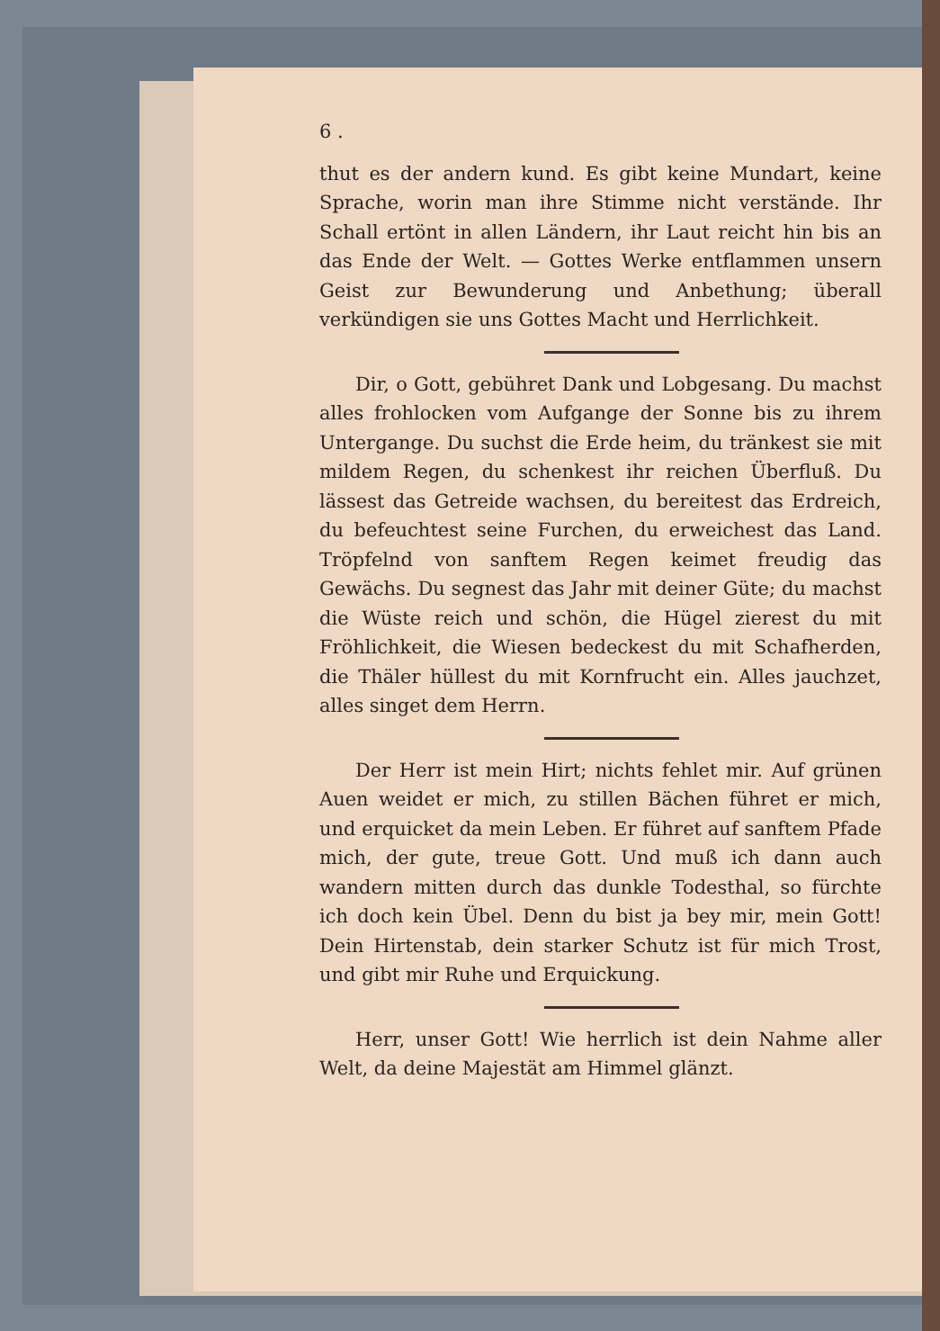6 .
thut es der andern kund. Es gibt keine Mundart, keine Sprache, worin man ihre Stimme nicht verstände. Ihr Schall ertönt in allen Ländern, ihr Laut reicht hin bis an das Ende der Welt. — Gottes Werke entflammen unsern Geist zur Bewunderung und Anbethung; überall verkündigen sie uns Gottes Macht und Herrlichkeit.
Dir, o Gott, gebühret Dank und Lobgesang. Du machst alles frohlocken vom Aufgange der Sonne bis zu ihrem Untergange. Du suchst die Erde heim, du tränkest sie mit mildem Regen, du schenkest ihr reichen Überfluß. Du lässest das Getreide wachsen, du bereitest das Erdreich, du befeuchtest seine Furchen, du erweichest das Land. Tröpfelnd von sanftem Regen keimet freudig das Gewächs. Du segnest das Jahr mit deiner Güte; du machst die Wüste reich und schön, die Hügel zierest du mit Fröhlichkeit, die Wiesen bedeckest du mit Schafherden, die Thäler hüllest du mit Kornfrucht ein. Alles jauchzet, alles singet dem Herrn.
Der Herr ist mein Hirt; nichts fehlet mir. Auf grünen Auen weidet er mich, zu stillen Bächen führet er mich, und erquicket da mein Leben. Er führet auf sanftem Pfade mich, der gute, treue Gott. Und muß ich dann auch wandern mitten durch das dunkle Todesthal, so fürchte ich doch kein Übel. Denn du bist ja bey mir, mein Gott! Dein Hirtenstab, dein starker Schutz ist für mich Trost, und gibt mir Ruhe und Erquickung.
Herr, unser Gott! Wie herrlich ist dein Nahme aller Welt, da deine Majestät am Himmel glänzt.